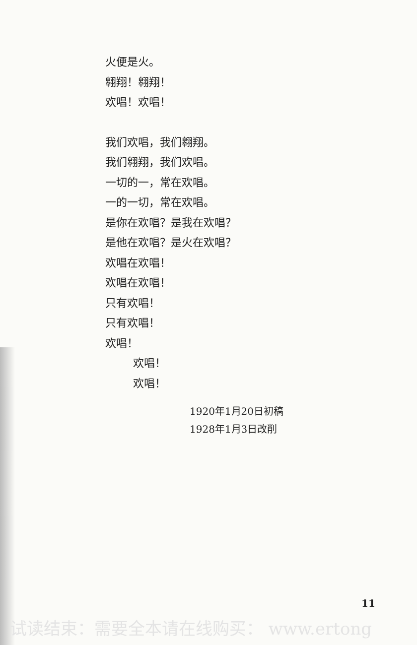火便是火。
翱翔！翱翔！
欢唱！欢唱！
我们欢唱，我们翱翔。
我们翱翔，我们欢唱。
一切的一，常在欢唱。
一的一切，常在欢唱。
是你在欢唱？是我在欢唱？
是他在欢唱？是火在欢唱？
欢唱在欢唱！
欢唱在欢唱！
只有欢唱！
只有欢唱！
欢唱！
欢唱！
欢唱！
1920年1月20日初稿
1928年1月3日改削
11
试读结束：需要全本请在线购买： www.ertong